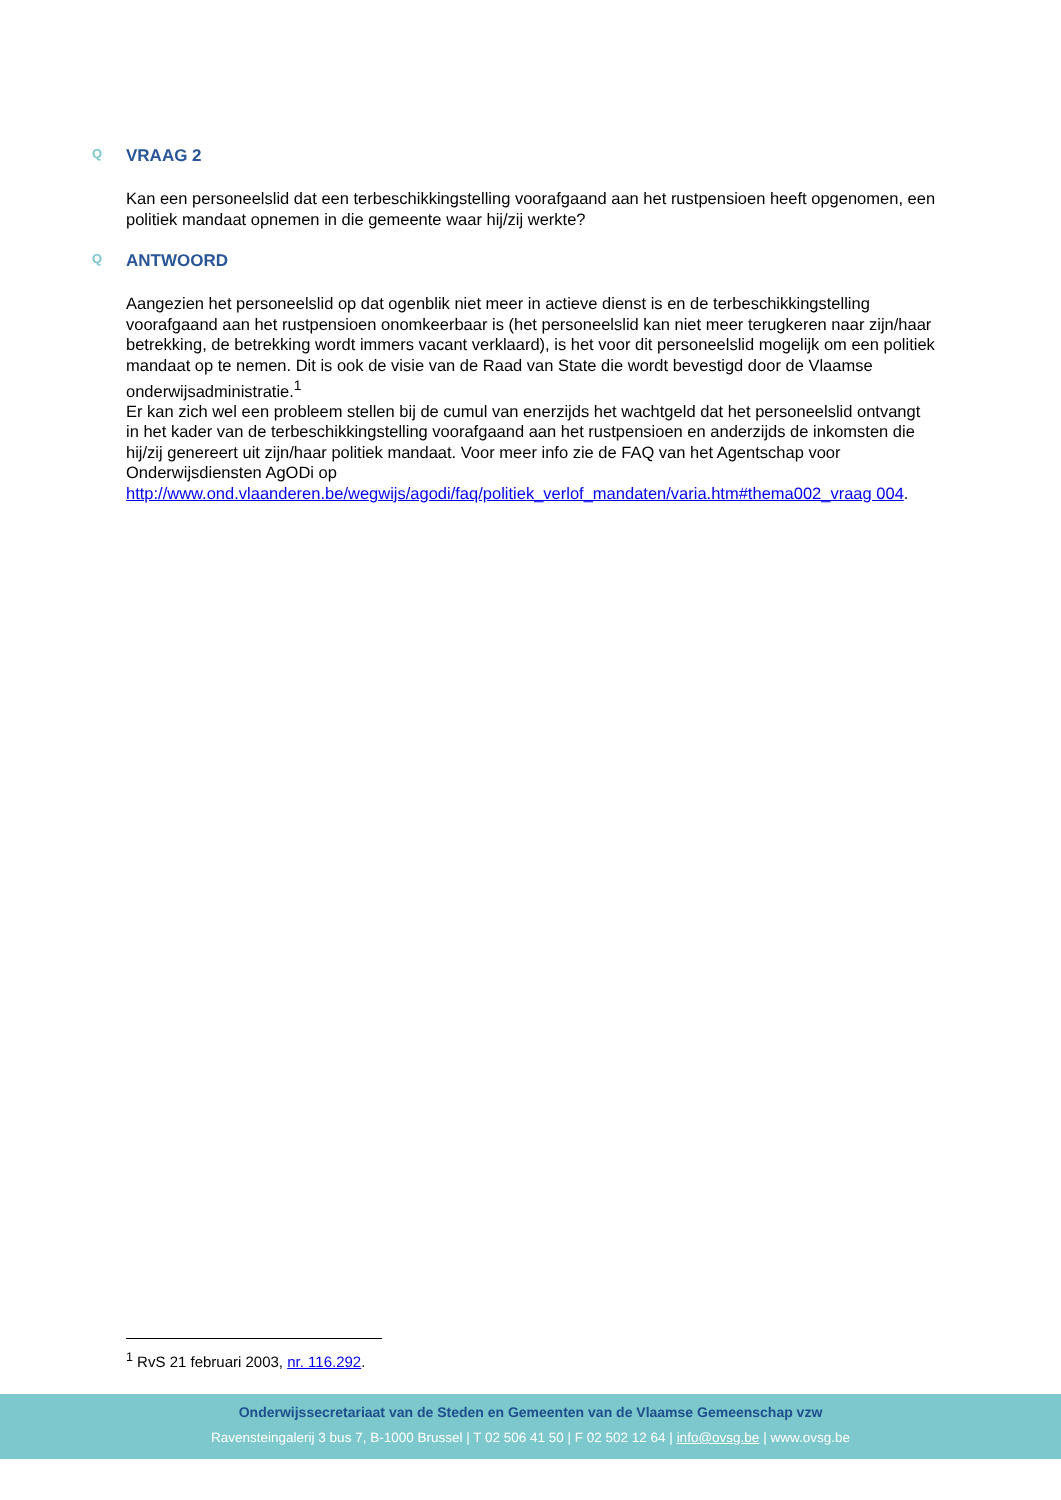Q VRAAG 2
Kan een personeelslid dat een terbeschikkingstelling voorafgaand aan het rustpensioen heeft opgenomen, een politiek mandaat opnemen in die gemeente waar hij/zij werkte?
Q ANTWOORD
Aangezien het personeelslid op dat ogenblik niet meer in actieve dienst is en de terbeschikkingstelling voorafgaand aan het rustpensioen onomkeerbaar is (het personeelslid kan niet meer terugkeren naar zijn/haar betrekking, de betrekking wordt immers vacant verklaard), is het voor dit personeelslid mogelijk om een politiek mandaat op te nemen. Dit is ook de visie van de Raad van State die wordt bevestigd door de Vlaamse onderwijsadministratie.<sup>1</sup>
Er kan zich wel een probleem stellen bij de cumul van enerzijds het wachtgeld dat het personeelslid ontvangt in het kader van de terbeschikkingstelling voorafgaand aan het rustpensioen en anderzijds de inkomsten die hij/zij genereert uit zijn/haar politiek mandaat. Voor meer info zie de FAQ van het Agentschap voor Onderwijsdiensten AgODi op
http://www.ond.vlaanderen.be/wegwijs/agodi/faq/politiek_verlof_mandaten/varia.htm#thema002_vraag 004.
<sup>1</sup> RvS 21 februari 2003, nr. 116.292.
Onderwijssecretariaat van de Steden en Gemeenten van de Vlaamse Gemeenschap vzw
Ravensteingalerij 3 bus 7, B-1000 Brussel | T 02 506 41 50 | F 02 502 12 64 | info@ovsg.be | www.ovsg.be